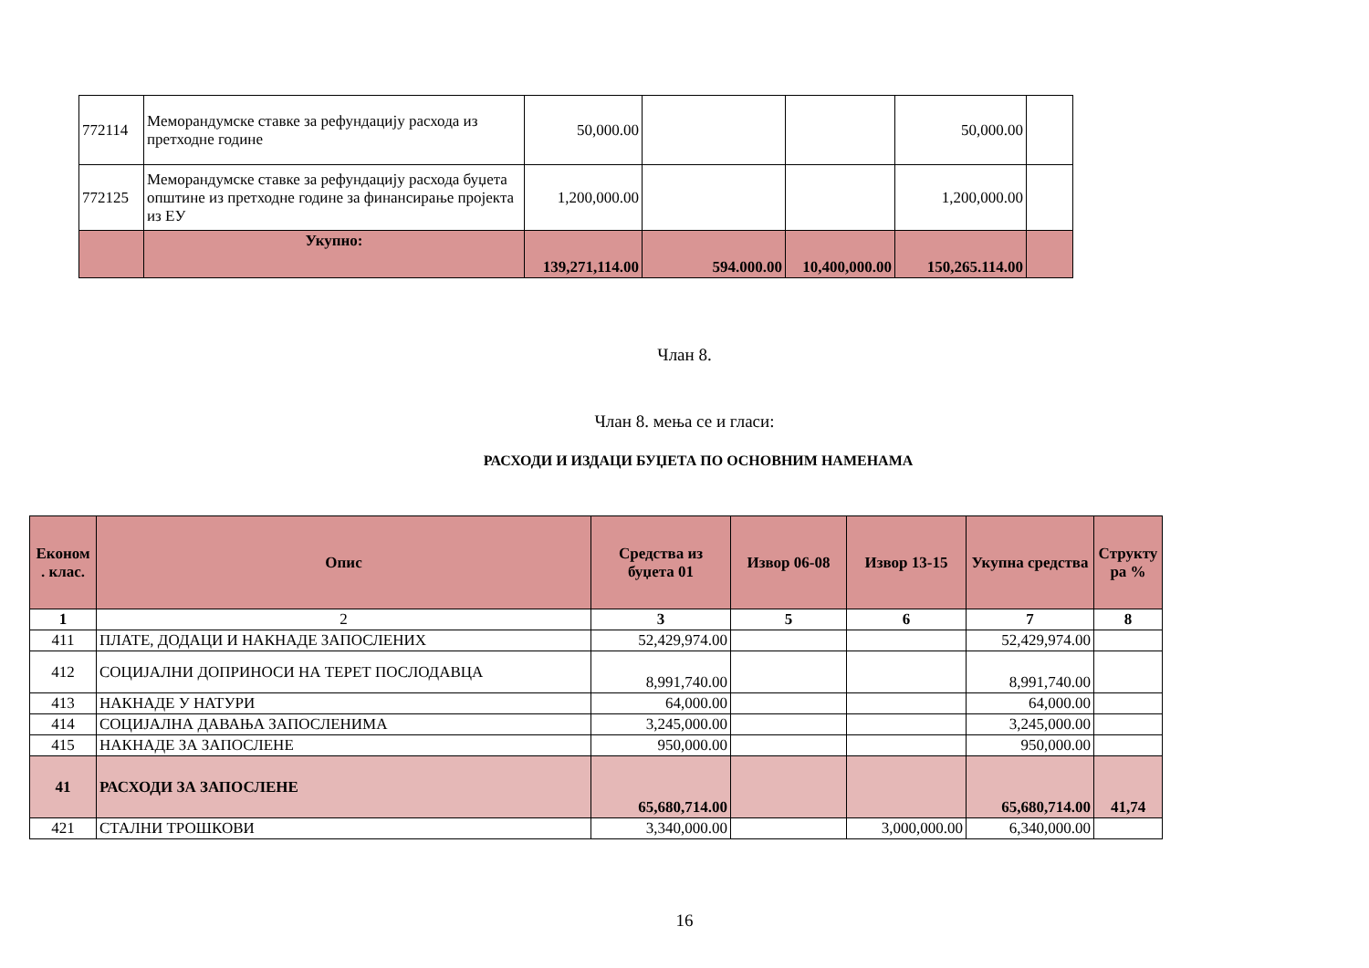| 772114 | Меморандумске ставке за рефундацију расхода из претходне године | 50,000.00 | | | 50,000.00 | |
| 772125 | Меморандумске ставке за рефундацију расхода буџета општине из претходне године за финансирање пројекта из ЕУ | 1,200,000.00 | | | 1,200,000.00 | |
| | Укупно: | 139,271,114.00 | 594.000.00 | 10,400,000.00 | 150,265.114.00 | |
Члан 8.
Члан 8. мења се и гласи:
РАСХОДИ И ИЗДАЦИ БУЏЕТА ПО ОСНОВНИМ НАМЕНАМА
| Економ . клас. | Опис | Средства из буџета 01 | Извор 06-08 | Извор 13-15 | Укупна средства | Структу ра % |
| --- | --- | --- | --- | --- | --- | --- |
| 1 | 2 | 3 | 5 | 6 | 7 | 8 |
| 411 | ПЛАТЕ, ДОДАЦИ И НАКНАДЕ ЗАПОСЛЕНИХ | 52,429,974.00 | | | 52,429,974.00 | |
| 412 | СОЦИЈАЛНИ ДОПРИНОСИ НА ТЕРЕТ ПОСЛОДАВЦА | 8,991,740.00 | | | 8,991,740.00 | |
| 413 | НАКНАДЕ У НАТУРИ | 64,000.00 | | | 64,000.00 | |
| 414 | СОЦИЈАЛНА ДАВАЊА ЗАПОСЛЕНИМА | 3,245,000.00 | | | 3,245,000.00 | |
| 415 | НАКНАДЕ ЗА ЗАПОСЛЕНЕ | 950,000.00 | | | 950,000.00 | |
| 41 | РАСХОДИ ЗА ЗАПОСЛЕНЕ | 65,680,714.00 | | | 65,680,714.00 | 41,74 |
| 421 | СТАЛНИ ТРОШКОВИ | 3,340,000.00 | | 3,000,000.00 | 6,340,000.00 | |
16